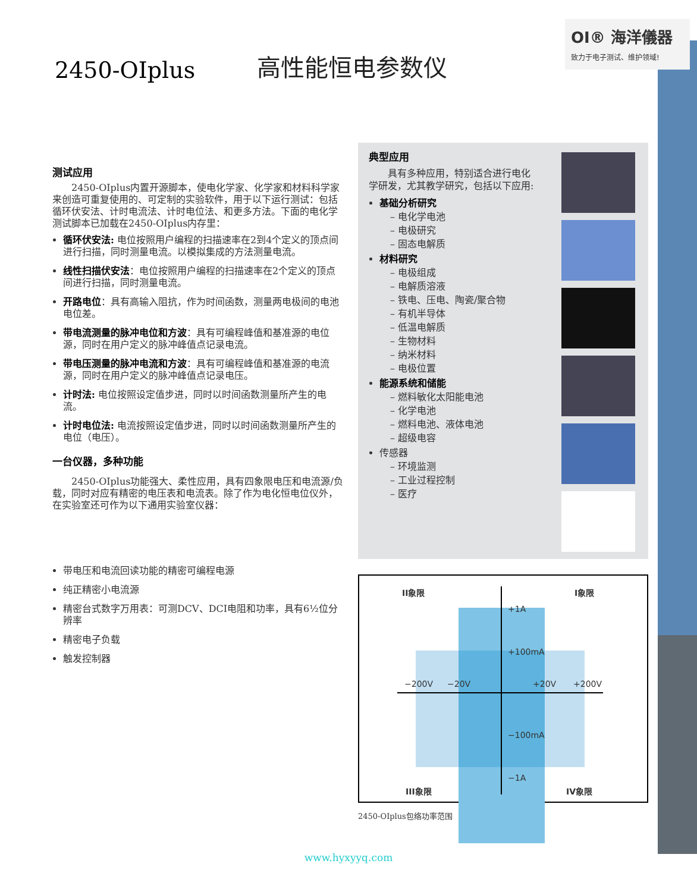OI® 海洋儀器
致力于电子测试、维护领域!
2450-OIplus
高性能恒电参数仪
测试应用
2450-OIplus内置开源脚本，使电化学家、化学家和材料科学家来创造可重复使用的、可定制的实验软件，用于以下运行测试：包括循环伏安法、计时电流法、计时电位法、和更多方法。下面的电化学测试脚本已加载在2450-OIplus内存里：
循环伏安法: 电位按照用户编程的扫描速率在2到4个定义的顶点间进行扫描，同时测量电流。以模拟集成的方法测量电流。
线性扫描伏安法：电位按照用户编程的扫描速率在2个定义的顶点间进行扫描，同时测量电流。
开路电位：具有高输入阻抗，作为时间函数，测量两电极间的电池电位差。
带电流测量的脉冲电位和方波：具有可编程峰值和基准源的电位源，同时在用户定义的脉冲峰值点记录电流。
带电压测量的脉冲电流和方波：具有可编程峰值和基准源的电流源，同时在用户定义的脉冲峰值点记录电压。
计时法: 电位按照设定值步进，同时以时间函数测量所产生的电流。
计时电位法: 电流按照设定值步进，同时以时间函数测量所产生的电位（电压）。
一台仪器，多种功能
2450-OIplus功能强大、柔性应用，具有四象限电压和电流源/负载，同时对应有精密的电压表和电流表。除了作为电化恒电位仪外，在实验室还可作为以下通用实验室仪器：
带电压和电流回读功能的精密可编程电源
纯正精密小电流源
精密台式数字万用表：可测DCV、DCI电阻和功率，具有6½位分辨率
精密电子负载
触发控制器
典型应用
具有多种应用，特别适合进行电化学研发，尤其教学研究，包括以下应用:
基础分析研究
– 电化学电池
– 电极研究
– 固态电解质
材料研究
– 电极组成
– 电解质溶液
– 铁电、压电、陶瓷/聚合物
– 有机半导体
– 低温电解质
– 生物材料
– 纳米材料
– 电极位置
能源系统和储能
– 燃料敏化太阳能电池
– 化学电池
– 燃料电池、液体电池
– 超级电容
传感器
– 环境监测
– 工业过程控制
– 医疗
II象限 I象限
+1A
+100mA
−200V −20V +20V +200V
−100mA
−1A
III象限 IV象限
2450-OIplus包络功率范围
www.hyxyyq.com